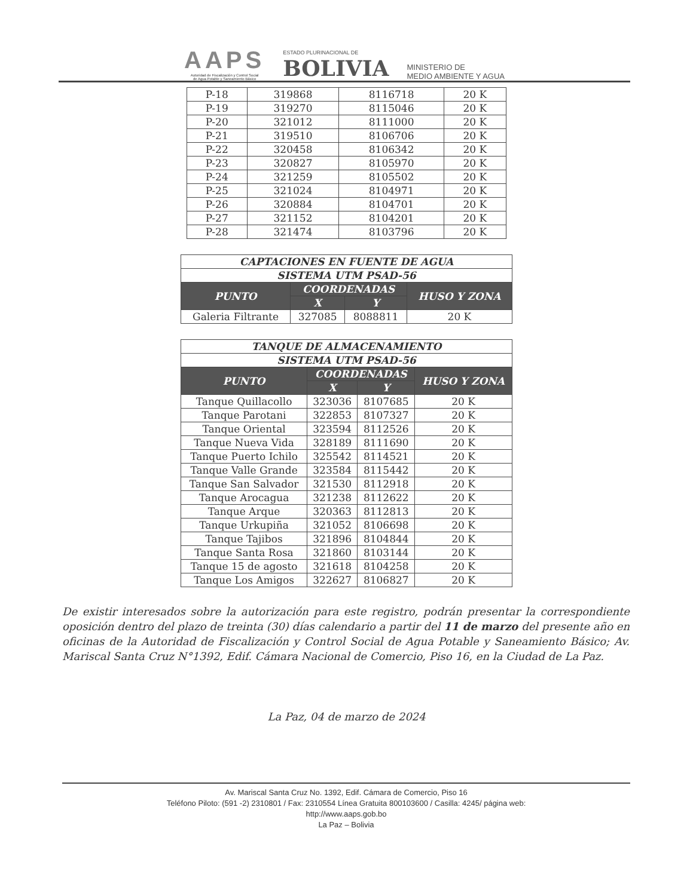AAPS
Autoridad de Fiscalización y Control Social
de Agua Potable y Saneamiento Básico
ESTADO PLURINACIONAL DE
BOLIVIA
MINISTERIO DE
MEDIO AMBIENTE Y AGUA
| P-18 | 319868 | 8116718 | 20 K |
| P-19 | 319270 | 8115046 | 20 K |
| P-20 | 321012 | 8111000 | 20 K |
| P-21 | 319510 | 8106706 | 20 K |
| P-22 | 320458 | 8106342 | 20 K |
| P-23 | 320827 | 8105970 | 20 K |
| P-24 | 321259 | 8105502 | 20 K |
| P-25 | 321024 | 8104971 | 20 K |
| P-26 | 320884 | 8104701 | 20 K |
| P-27 | 321152 | 8104201 | 20 K |
| P-28 | 321474 | 8103796 | 20 K |
| CAPTACIONES EN FUENTE DE AGUA | | | |
| SISTEMA UTM PSAD-56 | | | |
| PUNTO | COORDENADAS | | HUSO Y ZONA |
| | X | Y | |
| Galeria Filtrante | 327085 | 8088811 | 20 K |
| TANQUE DE ALMACENAMIENTO | | | |
| SISTEMA UTM PSAD-56 | | | |
| PUNTO | COORDENADAS | | HUSO Y ZONA |
| | X | Y | |
| Tanque Quillacollo | 323036 | 8107685 | 20 K |
| Tanque Parotani | 322853 | 8107327 | 20 K |
| Tanque Oriental | 323594 | 8112526 | 20 K |
| Tanque Nueva Vida | 328189 | 8111690 | 20 K |
| Tanque Puerto Ichilo | 325542 | 8114521 | 20 K |
| Tanque Valle Grande | 323584 | 8115442 | 20 K |
| Tanque San Salvador | 321530 | 8112918 | 20 K |
| Tanque Arocagua | 321238 | 8112622 | 20 K |
| Tanque Arque | 320363 | 8112813 | 20 K |
| Tanque Urkupiña | 321052 | 8106698 | 20 K |
| Tanque Tajibos | 321896 | 8104844 | 20 K |
| Tanque Santa Rosa | 321860 | 8103144 | 20 K |
| Tanque 15 de agosto | 321618 | 8104258 | 20 K |
| Tanque Los Amigos | 322627 | 8106827 | 20 K |
De existir interesados sobre la autorización para este registro, podrán presentar la correspondiente oposición dentro del plazo de treinta (30) días calendario a partir del 11 de marzo del presente año en oficinas de la Autoridad de Fiscalización y Control Social de Agua Potable y Saneamiento Básico; Av. Mariscal Santa Cruz N°1392, Edif. Cámara Nacional de Comercio, Piso 16, en la Ciudad de La Paz.
La Paz, 04 de marzo de 2024
Av. Mariscal Santa Cruz No. 1392, Edif. Cámara de Comercio, Piso 16
Teléfono Piloto: (591 -2) 2310801 / Fax: 2310554 Línea Gratuita 800103600 / Casilla: 4245/ página web:
http://www.aaps.gob.bo
La Paz – Bolivia